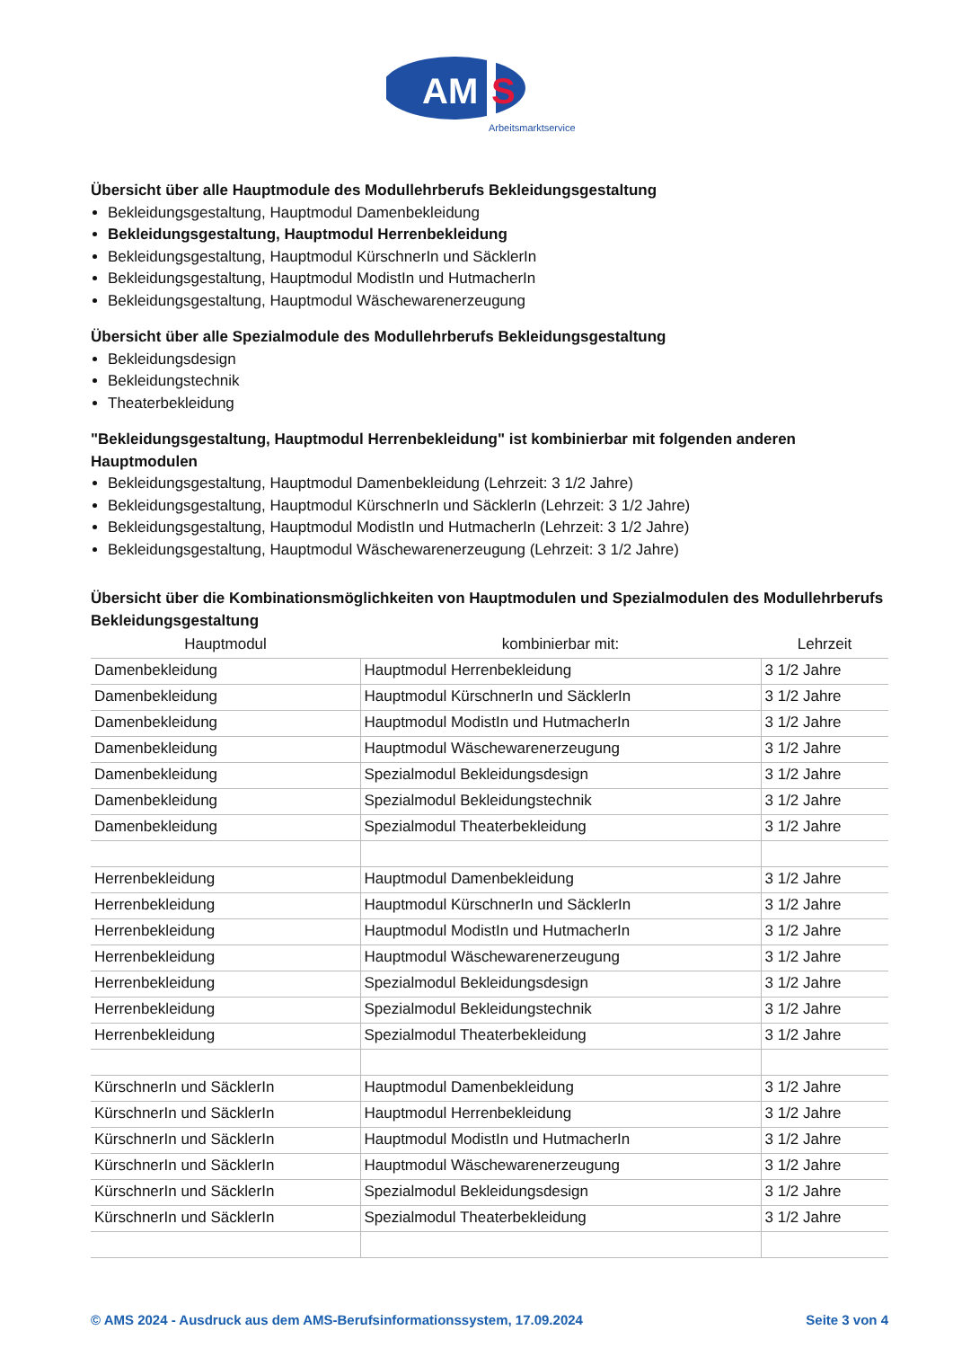AM
S
Arbeitsmarktservice
Übersicht über alle Hauptmodule des Modullehrberufs Bekleidungsgestaltung
Bekleidungsgestaltung, Hauptmodul Damenbekleidung
Bekleidungsgestaltung, Hauptmodul Herrenbekleidung
Bekleidungsgestaltung, Hauptmodul KürschnerIn und SäcklerIn
Bekleidungsgestaltung, Hauptmodul ModistIn und HutmacherIn
Bekleidungsgestaltung, Hauptmodul Wäschewarenerzeugung
Übersicht über alle Spezialmodule des Modullehrberufs Bekleidungsgestaltung
Bekleidungsdesign
Bekleidungstechnik
Theaterbekleidung
"Bekleidungsgestaltung, Hauptmodul Herrenbekleidung" ist kombinierbar mit folgenden anderen Hauptmodulen
Bekleidungsgestaltung, Hauptmodul Damenbekleidung (Lehrzeit: 3 1/2 Jahre)
Bekleidungsgestaltung, Hauptmodul KürschnerIn und SäcklerIn (Lehrzeit: 3 1/2 Jahre)
Bekleidungsgestaltung, Hauptmodul ModistIn und HutmacherIn (Lehrzeit: 3 1/2 Jahre)
Bekleidungsgestaltung, Hauptmodul Wäschewarenerzeugung (Lehrzeit: 3 1/2 Jahre)
Übersicht über die Kombinationsmöglichkeiten von Hauptmodulen und Spezialmodulen des Modullehrberufs Bekleidungsgestaltung
| Hauptmodul | kombinierbar mit: | Lehrzeit |
| --- | --- | --- |
| Damenbekleidung | Hauptmodul Herrenbekleidung | 3 1/2 Jahre |
| Damenbekleidung | Hauptmodul KürschnerIn und SäcklerIn | 3 1/2 Jahre |
| Damenbekleidung | Hauptmodul ModistIn und HutmacherIn | 3 1/2 Jahre |
| Damenbekleidung | Hauptmodul Wäschewarenerzeugung | 3 1/2 Jahre |
| Damenbekleidung | Spezialmodul Bekleidungsdesign | 3 1/2 Jahre |
| Damenbekleidung | Spezialmodul Bekleidungstechnik | 3 1/2 Jahre |
| Damenbekleidung | Spezialmodul Theaterbekleidung | 3 1/2 Jahre |
| Herrenbekleidung | Hauptmodul Damenbekleidung | 3 1/2 Jahre |
| Herrenbekleidung | Hauptmodul KürschnerIn und SäcklerIn | 3 1/2 Jahre |
| Herrenbekleidung | Hauptmodul ModistIn und HutmacherIn | 3 1/2 Jahre |
| Herrenbekleidung | Hauptmodul Wäschewarenerzeugung | 3 1/2 Jahre |
| Herrenbekleidung | Spezialmodul Bekleidungsdesign | 3 1/2 Jahre |
| Herrenbekleidung | Spezialmodul Bekleidungstechnik | 3 1/2 Jahre |
| Herrenbekleidung | Spezialmodul Theaterbekleidung | 3 1/2 Jahre |
| KürschnerIn und SäcklerIn | Hauptmodul Damenbekleidung | 3 1/2 Jahre |
| KürschnerIn und SäcklerIn | Hauptmodul Herrenbekleidung | 3 1/2 Jahre |
| KürschnerIn und SäcklerIn | Hauptmodul ModistIn und HutmacherIn | 3 1/2 Jahre |
| KürschnerIn und SäcklerIn | Hauptmodul Wäschewarenerzeugung | 3 1/2 Jahre |
| KürschnerIn und SäcklerIn | Spezialmodul Bekleidungsdesign | 3 1/2 Jahre |
| KürschnerIn und SäcklerIn | Spezialmodul Theaterbekleidung | 3 1/2 Jahre |
© AMS 2024 - Ausdruck aus dem AMS-Berufsinformationssystem, 17.09.2024 Seite 3 von 4